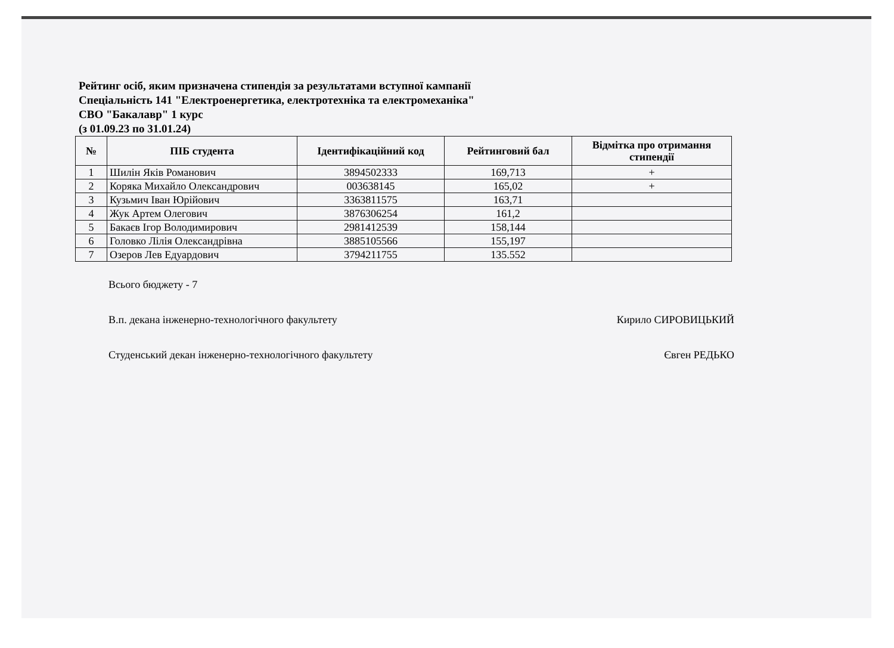Рейтинг осіб, яким призначена стипендія за результатами вступної кампанії
Спеціальність 141 "Електроенергетика, електротехніка та електромеханіка"
СВО "Бакалавр" 1 курс
(з 01.09.23 по 31.01.24)
| № | ПІБ студента | Ідентифікаційний код | Рейтинговий бал | Відмітка про отримання стипендії |
| --- | --- | --- | --- | --- |
| 1 | Шилін Яків Романович | 3894502333 | 169,713 | + |
| 2 | Коряка Михайло Олександрович | 003638145 | 165,02 | + |
| 3 | Кузьмич Іван Юрійович | 3363811575 | 163,71 | |
| 4 | Жук Артем Олегович | 3876306254 | 161,2 | |
| 5 | Бакаєв Ігор Володимирович | 2981412539 | 158,144 | |
| 6 | Головко Лілія Олександрівна | 3885105566 | 155,197 | |
| 7 | Озеров Лев Едуардович | 3794211755 | 135.552 | |
Всього бюджету - 7
В.п. декана інженерно-технологічного факультету Кирило СИРОВИЦЬКИЙ
Студенський декан інженерно-технологічного факультету Євген РЕДЬКО